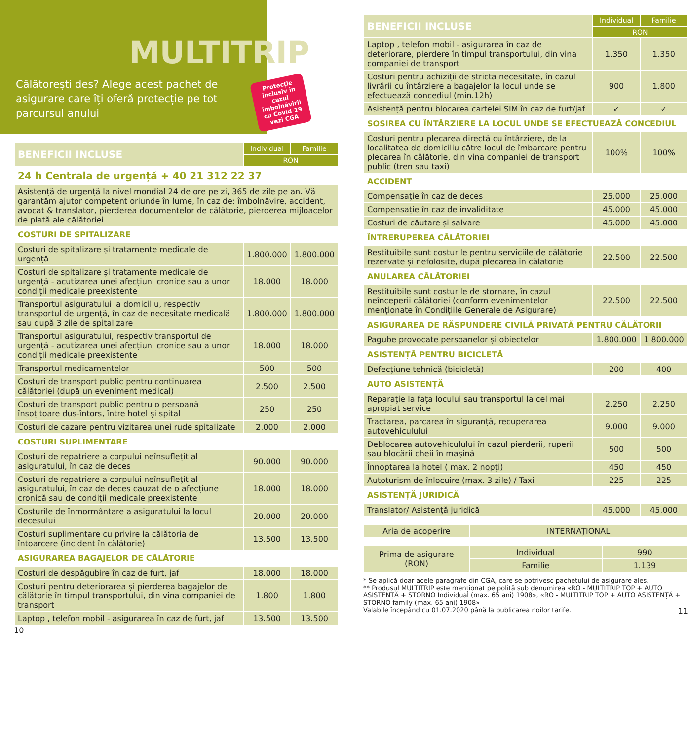MULTITRIP
Călătorești des? Alege acest pachet de asigurare care îți oferă protecție pe tot parcursul anului
Protecție inclusiv în cazul îmbolnăvirii cu Covid-19
vezi CGA
| BENEFICII INCLUSE | Individual | Familie |
| --- | --- | --- |
| | RON | |
| 24 h Centrala de urgență + 40 21 312 22 37 | | |
| Asistență de urgență la nivel mondial 24 de ore pe zi, 365 de zile pe an. Vă garantăm ajutor competent oriunde în lume, în caz de: îmbolnăvire, accident, avocat & translator, pierderea documentelor de călătorie, pierderea mijloacelor de plată ale călătoriei. | | |
| COSTURI DE SPITALIZARE | | |
| Costuri de spitalizare și tratamente medicale de urgență | 1.800.000 | 1.800.000 |
| Costuri de spitalizare și tratamente medicale de urgență - acutizarea unei afecțiuni cronice sau a unor condiții medicale preexistente | 18.000 | 18.000 |
| Transportul asiguratului la domiciliu, respectiv transportul de urgență, în caz de necesitate medicală sau după 3 zile de spitalizare | 1.800.000 | 1.800.000 |
| Transportul asiguratului, respectiv transportul de urgență - acutizarea unei afecțiuni cronice sau a unor condiții medicale preexistente | 18.000 | 18.000 |
| Transportul medicamentelor | 500 | 500 |
| Costuri de transport public pentru continuarea călătoriei (după un eveniment medical) | 2.500 | 2.500 |
| Costuri de transport public pentru o persoană însoțitoare dus-întors, între hotel și spital | 250 | 250 |
| Costuri de cazare pentru vizitarea unei rude spitalizate | 2.000 | 2.000 |
| COSTURI SUPLIMENTARE | | |
| Costuri de repatriere a corpului neînsuflețit al asiguratului, în caz de deces | 90.000 | 90.000 |
| Costuri de repatriere a corpului neînsuflețit al asiguratului, în caz de deces cauzat de o afecțiune cronică sau de condiții medicale preexistente | 18.000 | 18.000 |
| Costurile de înmormântare a asiguratului la locul decesului | 20.000 | 20.000 |
| Costuri suplimentare cu privire la călătoria de întoarcere (incident în călătorie) | 13.500 | 13.500 |
| ASIGURAREA BAGAJELOR DE CĂLĂTORIE | | |
| Costuri de despăgubire în caz de furt, jaf | 18.000 | 18.000 |
| Costuri pentru deteriorarea și pierderea bagajelor de călătorie în timpul transportului, din vina companiei de transport | 1.800 | 1.800 |
| Laptop , telefon mobil - asigurarea în caz de furt, jaf | 13.500 | 13.500 |
10
| BENEFICII INCLUSE | Individual | Familie |
| --- | --- | --- |
| | RON | |
| Laptop , telefon mobil - asigurarea în caz de deteriorare, pierdere în timpul transportului, din vina companiei de transport | 1.350 | 1.350 |
| Costuri pentru achiziții de strictă necesitate, în cazul livrării cu întârziere a bagajelor la locul unde se efectuează concediul (min.12h) | 900 | 1.800 |
| Asistență pentru blocarea cartelei SIM în caz de furt/jaf | ✓ | ✓ |
| SOSIREA CU ÎNTÂRZIERE LA LOCUL UNDE SE EFECTUEAZĂ CONCEDIUL | | |
| Costuri pentru plecarea directă cu întârziere, de la localitatea de domiciliu către locul de îmbarcare pentru plecarea în călătorie, din vina companiei de transport public (tren sau taxi) | 100% | 100% |
| ACCIDENT | | |
| Compensație în caz de deces | 25.000 | 25.000 |
| Compensație în caz de invaliditate | 45.000 | 45.000 |
| Costuri de căutare și salvare | 45.000 | 45.000 |
| ÎNTRERUPEREA CĂLĂTORIEI | | |
| Restituibile sunt costurile pentru serviciile de călătorie rezervate și nefolosite, după plecarea în călătorie | 22.500 | 22.500 |
| ANULAREA CĂLĂTORIEI | | |
| Restituibile sunt costurile de stornare, în cazul neînceperii călătoriei (conform evenimentelor menționate în Condițiile Generale de Asigurare) | 22.500 | 22.500 |
| ASIGURAREA DE RĂSPUNDERE CIVILĂ PRIVATĂ PENTRU CĂLĂTORII | | |
| Pagube provocate persoanelor și obiectelor | 1.800.000 | 1.800.000 |
| ASISTENȚĂ PENTRU BICICLETĂ | | |
| Defecțiune tehnică (bicicletă) | 200 | 400 |
| AUTO ASISTENȚĂ | | |
| Reparație la fața locului sau transportul la cel mai apropiat service | 2.250 | 2.250 |
| Tractarea, parcarea în siguranță, recuperarea autovehiculului | 9.000 | 9.000 |
| Deblocarea autovehiculului în cazul pierderii, ruperii sau blocării cheii în mașină | 500 | 500 |
| Înnoptarea la hotel ( max. 2 nopți) | 450 | 450 |
| Autoturism de înlocuire (max. 3 zile) / Taxi | 225 | 225 |
| ASISTENȚĂ JURIDICĂ | | |
| Translator/ Asistență juridică | 45.000 | 45.000 |
| Aria de acoperire | INTERNAȚIONAL |
| Prima de asigurare (RON) | Individual | 990 |
| | Familie | 1.139 |
* Se aplică doar acele paragrafe din CGA, care se potrivesc pachetului de asigurare ales.
** Produsul MULTITRIP este menționat pe poliță sub denumirea «RO - MULTITRIP TOP + AUTO ASISTENȚĂ + STORNO Individual (max. 65 ani) 1908», «RO - MULTITRIP TOP + AUTO ASISTENȚĂ + STORNO family (max. 65 ani) 1908»
Valabile începând cu 01.07.2020 până la publicarea noilor tarife. 11